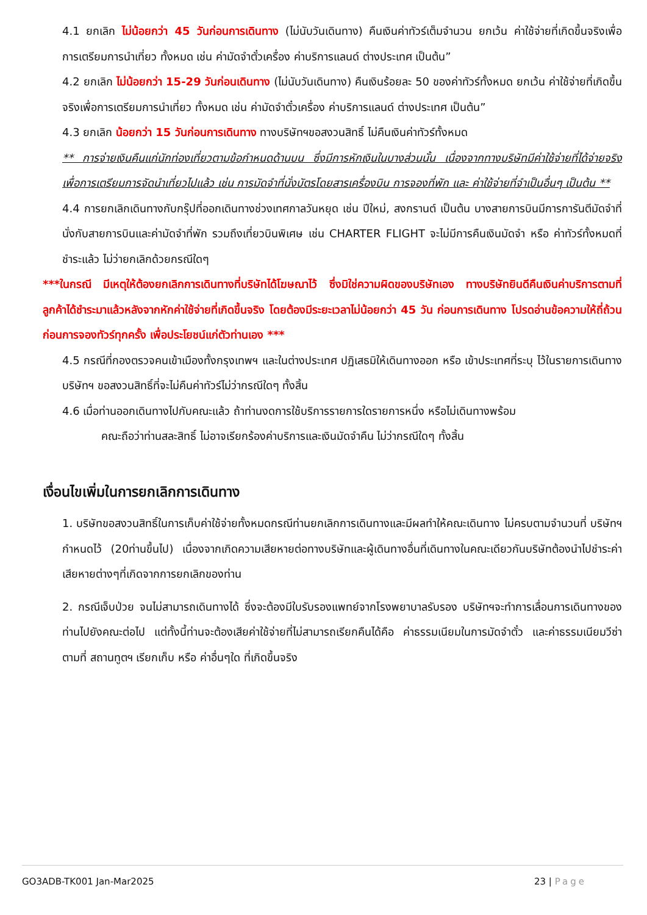4.1 ยกเลิก ไม่น้อยกว่า 45 วันก่อนการเดินทาง (ไม่นับวันเดินทาง) คืนเงินค่าทัวร์เต็มจำนวน ยกเว้น ค่าใช้จ่ายที่เกิดขึ้นจริงเพื่อการเตรียมการนำเที่ยว ทั้งหมด เช่น ค่ามัดจำตั๋วเครื่อง ค่าบริการแลนด์ ต่างประเทศ เป็นต้น”
4.2 ยกเลิก ไม่น้อยกว่า 15-29 วันก่อนเดินทาง (ไม่นับวันเดินทาง) คืนเงินร้อยละ 50 ของค่าทัวร์ทั้งหมด ยกเว้น ค่าใช้จ่ายที่เกิดขึ้นจริงเพื่อการเตรียมการนำเที่ยว ทั้งหมด เช่น ค่ามัดจำตั๋วเครื่อง ค่าบริการแลนด์ ต่างประเทศ เป็นต้น”
4.3 ยกเลิก น้อยกว่า 15 วันก่อนการเดินทาง ทางบริษัทฯขอสงวนสิทธิ์ ไม่คืนเงินค่าทัวร์ทั้งหมด
** การจ่ายเงินคืนแก่นักท่องเที่ยวตามข้อกำหนดด้านบน ซึ่งมีการหักเงินในบางส่วนนั้น เนื่องจากทางบริษัทมีค่าใช้จ่ายที่ได้จ่ายจริงเพื่อการเตรียมการจัดนำเที่ยวไปแล้ว เช่น การมัดจำที่นั่งบัตรโดยสารเครื่องบิน การจองที่พัก และ ค่าใช้จ่ายที่จำเป็นอื่นๆ เป็นต้น **
4.4 การยกเลิกเดินทางกับกรุ๊ปที่ออกเดินทางช่วงเทศกาลวันหยุด เช่น ปีใหม่, สงกรานต์ เป็นต้น บางสายการบินมีการการันตีมัดจำที่นั่งกับสายการบินและค่ามัดจำที่พัก รวมถึงเที่ยวบินพิเศษ เช่น CHARTER FLIGHT จะไม่มีการคืนเงินมัดจำ หรือ ค่าทัวร์ทั้งหมดที่ชำระแล้ว ไม่ว่ายกเลิกด้วยกรณีใดๆ
***ในกรณี มีเหตุให้ต้องยกเลิกการเดินทางที่บริษัทได้โฆษณาไว้ ซึ่งมิใช่ความผิดของบริษัทเอง ทางบริษัทยินดีคืนเงินค่าบริการตามที่ลูกค้าได้ชำระมาแล้วหลังจากหักค่าใช้จ่ายที่เกิดขึ้นจริง โดยต้องมีระยะเวลาไม่น้อยกว่า 45 วัน ก่อนการเดินทาง โปรดอ่านข้อความให้ถี่ถ้วนก่อนการจองทัวร์ทุกครั้ง เพื่อประโยชน์แก่ตัวท่านเอง ***
4.5 กรณีที่กองตรวจคนเข้าเมืองทั้งกรุงเทพฯ และในต่างประเทศ ปฏิเสธมิให้เดินทางออก หรือ เข้าประเทศที่ระบุ ไว้ในรายการเดินทาง บริษัทฯ ขอสงวนสิทธิ์ที่จะไม่คืนค่าทัวร์ไม่ว่ากรณีใดๆ ทั้งสิ้น
4.6 เมื่อท่านออกเดินทางไปกับคณะแล้ว ถ้าท่านงดการใช้บริการรายการใดรายการหนึ่ง หรือไม่เดินทางพร้อม
คณะถือว่าท่านสละสิทธิ์ ไม่อาจเรียกร้องค่าบริการและเงินมัดจำคืน ไม่ว่ากรณีใดๆ ทั้งสิ้น
เงื่อนไขเพิ่มในการยกเลิกการเดินทาง
1. บริษัทขอสงวนสิทธิ์ในการเก็บค่าใช้จ่ายทั้งหมดกรณีท่านยกเลิกการเดินทางและมีผลทำให้คณะเดินทาง ไม่ครบตามจำนวนที่ บริษัทฯกำหนดไว้ (20ท่านขึ้นไป) เนื่องจากเกิดความเสียหายต่อทางบริษัทและผู้เดินทางอื่นที่เดินทางในคณะเดียวกันบริษัทต้องนำไปชำระค่าเสียหายต่างๆที่เกิดจากการยกเลิกของท่าน
2. กรณีเจ็บป่วย จนไม่สามารถเดินทางได้ ซึ่งจะต้องมีใบรับรองแพทย์จากโรงพยาบาลรับรอง บริษัทฯจะทำการเลื่อนการเดินทางของท่านไปยังคณะต่อไป แต่ทั้งนี้ท่านจะต้องเสียค่าใช้จ่ายที่ไม่สามารถเรียกคืนได้คือ ค่าธรรมเนียมในการมัดจำตั๋ว และค่าธรรมเนียมวีซ่าตามที่ สถานทูตฯ เรียกเก็บ หรือ ค่าอื่นๆใด ที่เกิดขึ้นจริง
GO3ADB-TK001 Jan-Mar2025 23 | Page